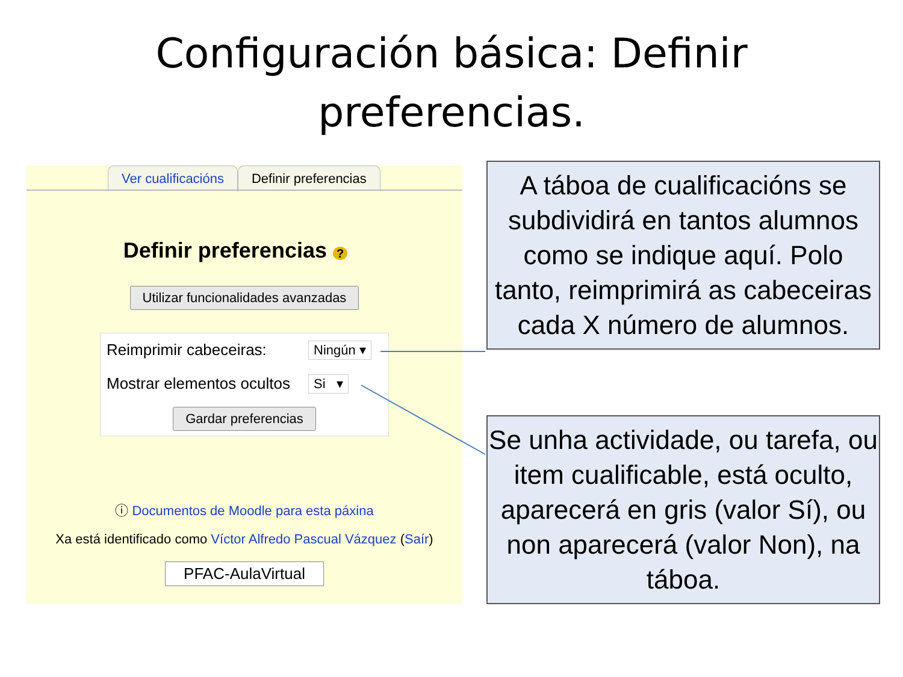Configuración básica: Definir
preferencias.
Ver cualificacións Definir preferencias
Definir preferencias ?
Utilizar funcionalidades avanzadas
Reimprimir cabeceiras: Ningún ▾
Mostrar elementos ocultos Si ▾
Gardar preferencias
ⓘ Documentos de Moodle para esta páxina
Xa está identificado como Víctor Alfredo Pascual Vázquez (Saír)
PFAC-AulaVirtual
A táboa de cualificacións se subdividirá en tantos alumnos como se indique aquí. Polo tanto, reimprimirá as cabeceiras cada X número de alumnos.
Se unha actividade, ou tarefa, ou item cualificable, está oculto, aparecerá en gris (valor Sí), ou non aparecerá (valor Non), na táboa.